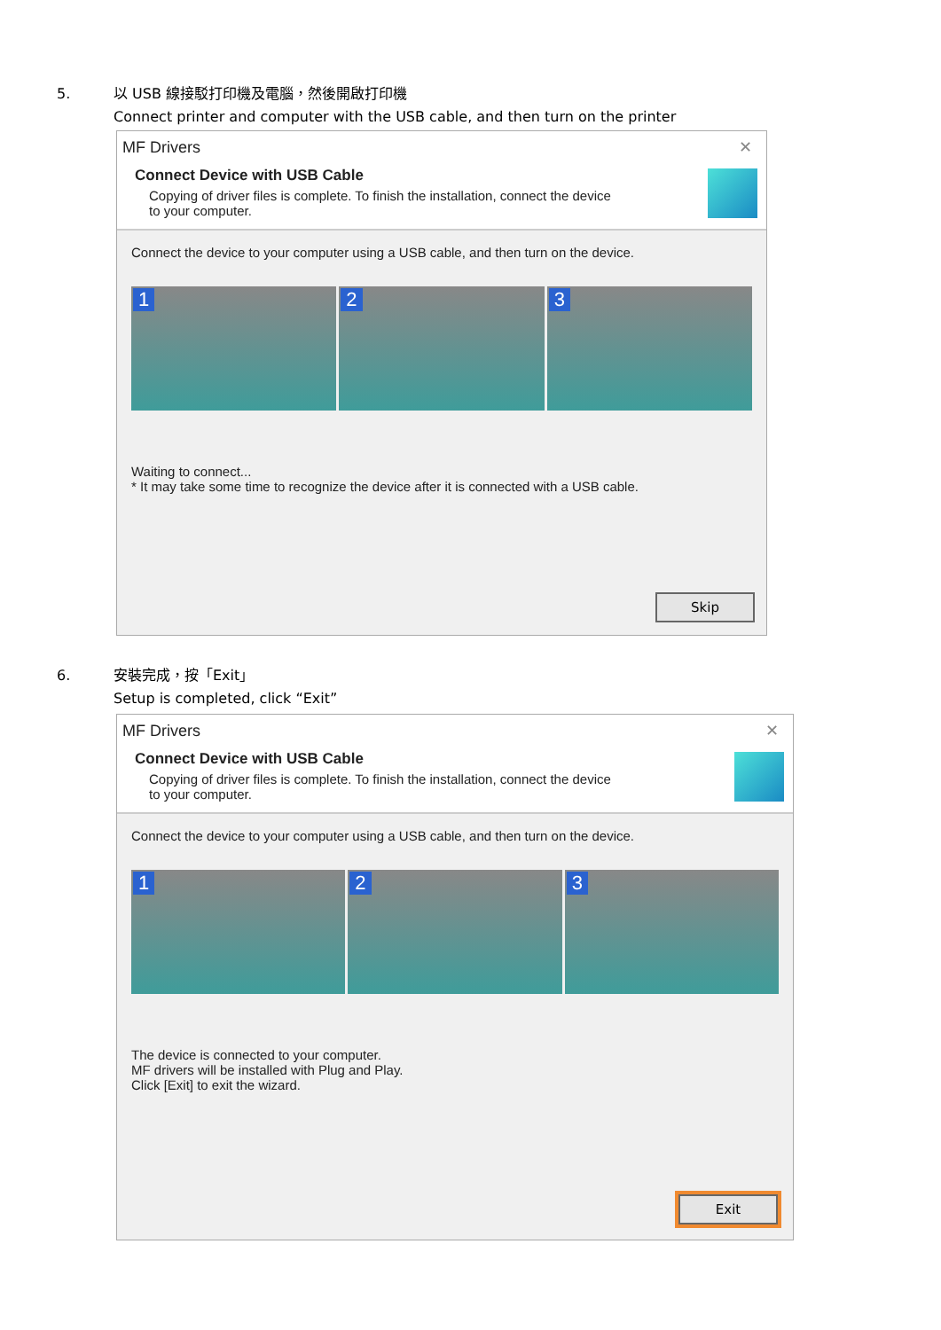5. 以 USB 線接駁打印機及電腦，然後開啟打印機
Connect printer and computer with the USB cable, and then turn on the printer
MF Drivers ✕
Connect Device with USB Cable
Copying of driver files is complete. To finish the installation, connect the device
to your computer.
Connect the device to your computer using a USB cable, and then turn on the device.
1
2
3
Waiting to connect...
* It may take some time to recognize the device after it is connected with a USB cable.
Skip
6. 安裝完成，按「Exit」
Setup is completed, click “Exit”
MF Drivers ✕
Connect Device with USB Cable
Copying of driver files is complete. To finish the installation, connect the device
to your computer.
Connect the device to your computer using a USB cable, and then turn on the device.
1
2
3
The device is connected to your computer.
MF drivers will be installed with Plug and Play.
Click [Exit] to exit the wizard.
Exit